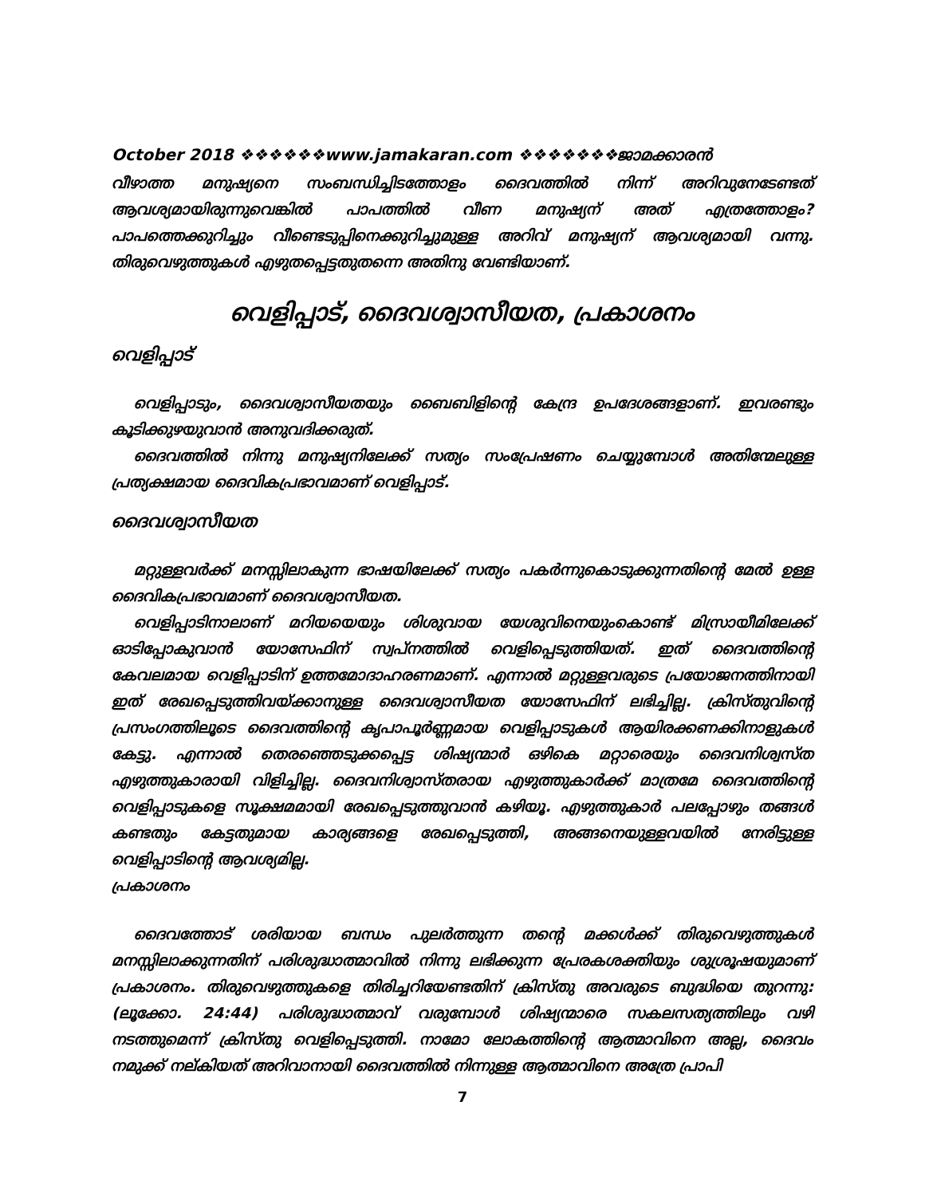October 2018 ❖❖❖❖❖❖www.jamakaran.com ❖❖❖❖❖❖❖ജാമക്കാരൻ
വീഴാത്ത മനുഷ്യനെ സംബന്ധിച്ചിടത്തോളം ദൈവത്തിൽ നിന്ന് അറിവുനേടേണ്ടത് ആവശ്യമായിരുന്നുവെങ്കിൽ പാപത്തിൽ വീണ മനുഷ്യന് അത് എത്രത്തോളം? പാപത്തെക്കുറിച്ചും വീണ്ടെടുപ്പിനെക്കുറിച്ചുമുള്ള അറിവ് മനുഷ്യന് ആവശ്യമായി വന്നു. തിരുവെഴുത്തുകൾ എഴുതപ്പെട്ടതുതന്നെ അതിനു വേണ്ടിയാണ്.
വെളിപ്പാട്, ദൈവശ്വാസീയത, പ്രകാശനം
വെളിപ്പാട്
വെളിപ്പാടും, ദൈവശ്വാസീയതയും ബൈബിളിന്റെ കേന്ദ്ര ഉപദേശങ്ങളാണ്. ഇവരണ്ടും കൂടിക്കുഴയുവാൻ അനുവദിക്കരുത്.
ദൈവത്തിൽ നിന്നു മനുഷ്യനിലേക്ക് സത്യം സംപ്രേഷണം ചെയ്യുമ്പോൾ അതിന്മേലുള്ള പ്രത്യക്ഷമായ ദൈവികപ്രഭാവമാണ് വെളിപ്പാട്.
ദൈവശ്വാസീയത
മറ്റുള്ളവർക്ക് മനസ്സിലാകുന്ന ഭാഷയിലേക്ക് സത്യം പകർന്നുകൊടുക്കുന്നതിന്റെ മേൽ ഉള്ള ദൈവികപ്രഭാവമാണ് ദൈവശ്വാസീയത.
വെളിപ്പാടിനാലാണ് മറിയയെയും ശിശുവായ യേശുവിനെയുംകൊണ്ട് മിസ്രായീമിലേക്ക് ഓടിപ്പോകുവാൻ യോസേഫിന് സ്വപ്നത്തിൽ വെളിപ്പെടുത്തിയത്. ഇത് ദൈവത്തിന്റെ കേവലമായ വെളിപ്പാടിന് ഉത്തമോദാഹരണമാണ്. എന്നാൽ മറ്റുള്ളവരുടെ പ്രയോജനത്തിനായി ഇത് രേഖപ്പെടുത്തിവയ്ക്കാനുള്ള ദൈവശ്വാസീയത യോസേഫിന് ലഭിച്ചില്ല. ക്രിസ്തുവിന്റെ പ്രസംഗത്തിലൂടെ ദൈവത്തിന്റെ കൃപാപൂർണ്ണമായ വെളിപ്പാടുകൾ ആയിരക്കണക്കിനാളുകൾ കേട്ടു. എന്നാൽ തെരഞ്ഞെടുക്കപ്പെട്ട ശിഷ്യന്മാർ ഒഴികെ മറ്റാരെയും ദൈവനിശ്വസ്ത എഴുത്തുകാരായി വിളിച്ചില്ല. ദൈവനിശ്വാസ്തരായ എഴുത്തുകാർക്ക് മാത്രമേ ദൈവത്തിന്റെ വെളിപ്പാടുകളെ സൂക്ഷമമായി രേഖപ്പെടുത്തുവാൻ കഴിയൂ. എഴുത്തുകാർ പലപ്പോഴും തങ്ങൾ കണ്ടതും കേട്ടതുമായ കാര്യങ്ങളെ രേഖപ്പെടുത്തി, അങ്ങനെയുള്ളവയിൽ നേരിട്ടുള്ള വെളിപ്പാടിന്റെ ആവശ്യമില്ല.
പ്രകാശനം
ദൈവത്തോട് ശരിയായ ബന്ധം പുലർത്തുന്ന തന്റെ മക്കൾക്ക് തിരുവെഴുത്തുകൾ മനസ്സിലാക്കുന്നതിന് പരിശുദ്ധാത്മാവിൽ നിന്നു ലഭിക്കുന്ന പ്രേരകശക്തിയും ശുശ്രൂഷയുമാണ് പ്രകാശനം. തിരുവെഴുത്തുകളെ തിരിച്ചറിയേണ്ടതിന് ക്രിസ്തു അവരുടെ ബുദ്ധിയെ തുറന്നു: (ലൂക്കോ. 24:44) പരിശുദ്ധാത്മാവ് വരുമ്പോൾ ശിഷ്യന്മാരെ സകലസത്യത്തിലും വഴി നടത്തുമെന്ന് ക്രിസ്തു വെളിപ്പെടുത്തി. നാമോ ലോകത്തിന്റെ ആത്മാവിനെ അല്ല, ദൈവം നമുക്ക് നല്കിയത് അറിവാനായി ദൈവത്തിൽ നിന്നുള്ള ആത്മാവിനെ അത്രേ പ്രാപി
7